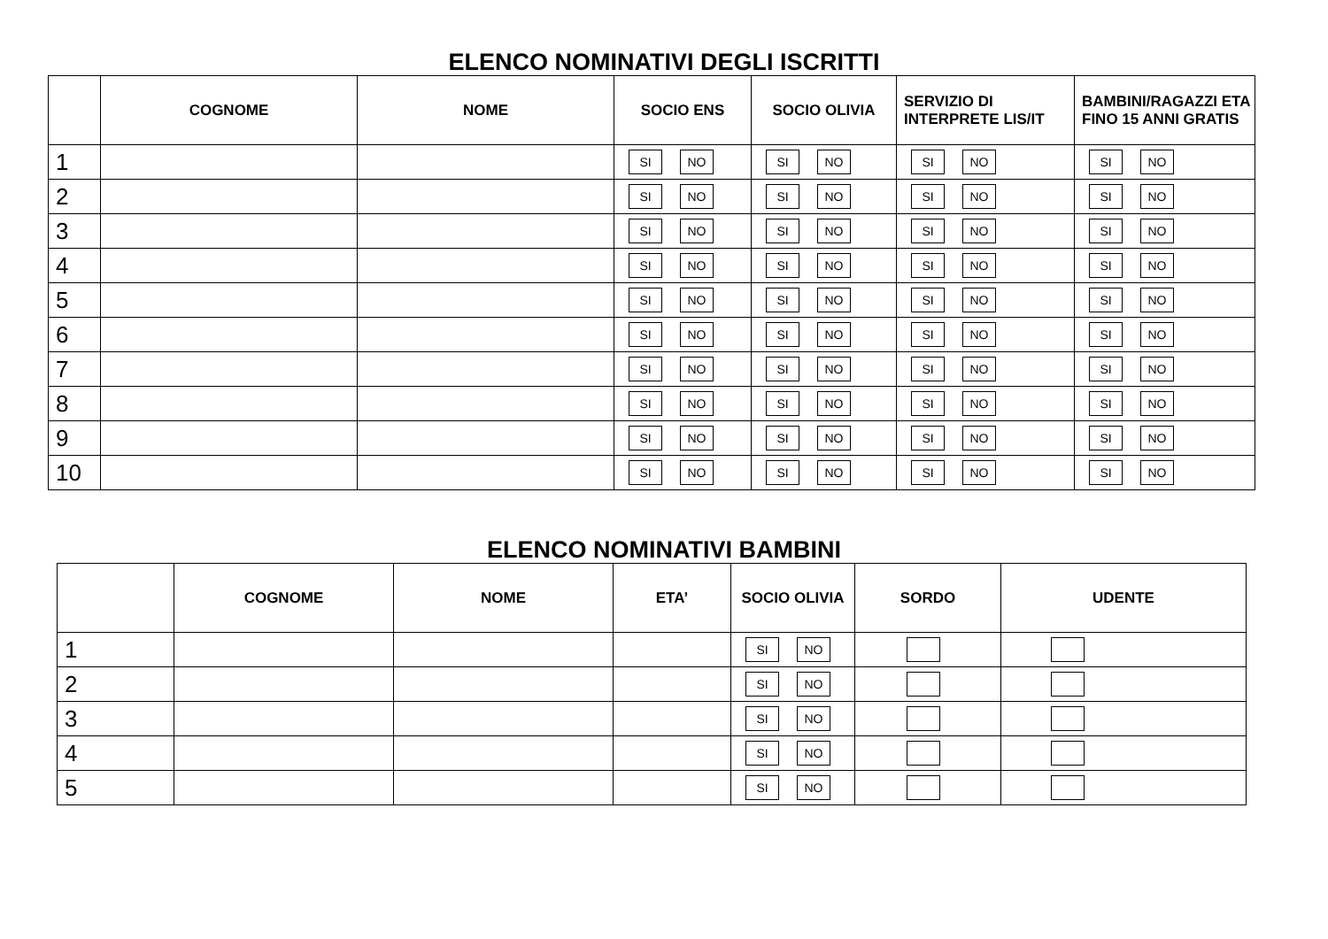ELENCO NOMINATIVI DEGLI ISCRITTI
| | COGNOME | NOME | SOCIO ENS | SOCIO OLIVIA | SERVIZIO DI INTERPRETE LIS/IT | BAMBINI/RAGAZZI ETA FINO 15 ANNI GRATIS |
| --- | --- | --- | --- | --- | --- | --- |
| 1 | | | SI NO | SI NO | SI NO | SI NO |
| 2 | | | SI NO | SI NO | SI NO | SI NO |
| 3 | | | SI NO | SI NO | SI NO | SI NO |
| 4 | | | SI NO | SI NO | SI NO | SI NO |
| 5 | | | SI NO | SI NO | SI NO | SI NO |
| 6 | | | SI NO | SI NO | SI NO | SI NO |
| 7 | | | SI NO | SI NO | SI NO | SI NO |
| 8 | | | SI NO | SI NO | SI NO | SI NO |
| 9 | | | SI NO | SI NO | SI NO | SI NO |
| 10 | | | SI NO | SI NO | SI NO | SI NO |
ELENCO NOMINATIVI BAMBINI
| | COGNOME | NOME | ETA’ | SOCIO OLIVIA | SORDO | UDENTE |
| --- | --- | --- | --- | --- | --- | --- |
| 1 | | | | SI NO | | |
| 2 | | | | SI NO | | |
| 3 | | | | SI NO | | |
| 4 | | | | SI NO | | |
| 5 | | | | SI NO | | |